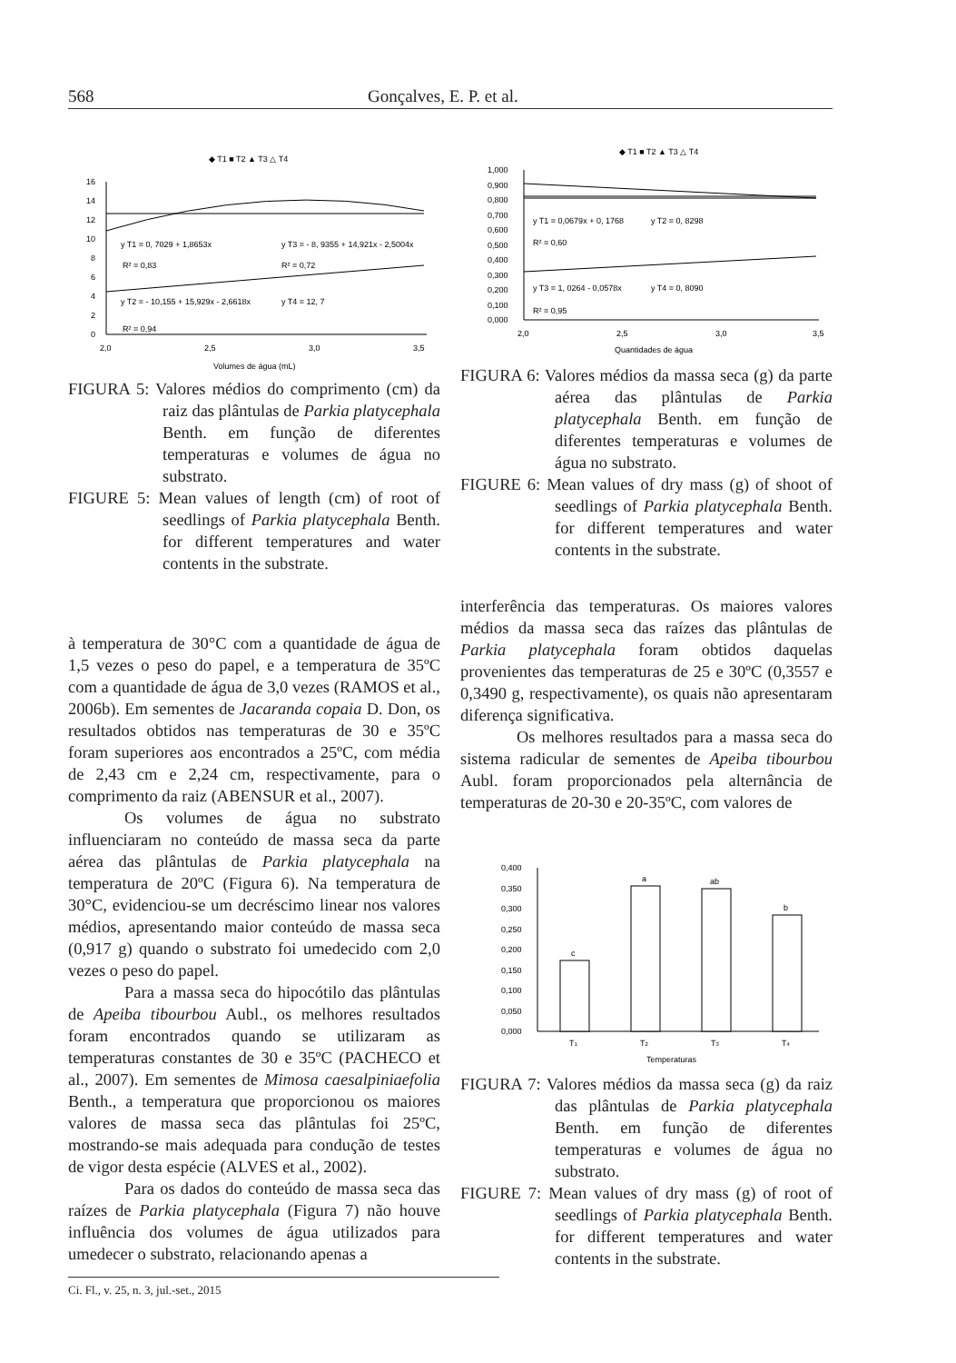568 Gonçalves, E. P. et al.
◆ T1 ■ T2 ▲ T3 △ T4
16
14
12
10
8
6
4
2
0
2,0
2,5
3,0
3,5
Volumes de água (mL)
y T1 = 0, 7029 + 1,8653x
y T3 = - 8, 9355 + 14,921x - 2,5004x
R² = 0,83
R² = 0,72
y T2 = - 10,155 + 15,929x - 2,6618x
y T4 = 12, 7
R² = 0,94
FIGURA 5: Valores médios do comprimento (cm) da raiz das plântulas de Parkia platycephala Benth. em função de diferentes temperaturas e volumes de água no substrato.
FIGURE 5: Mean values of length (cm) of root of seedlings of Parkia platycephala Benth. for different temperatures and water contents in the substrate.
à temperatura de 30°C com a quantidade de água de 1,5 vezes o peso do papel, e a temperatura de 35ºC com a quantidade de água de 3,0 vezes (RAMOS et al., 2006b). Em sementes de Jacaranda copaia D. Don, os resultados obtidos nas temperaturas de 30 e 35ºC foram superiores aos encontrados a 25ºC, com média de 2,43 cm e 2,24 cm, respectivamente, para o comprimento da raiz (ABENSUR et al., 2007).
Os volumes de água no substrato influenciaram no conteúdo de massa seca da parte aérea das plântulas de Parkia platycephala na temperatura de 20ºC (Figura 6). Na temperatura de 30°C, evidenciou-se um decréscimo linear nos valores médios, apresentando maior conteúdo de massa seca (0,917 g) quando o substrato foi umedecido com 2,0 vezes o peso do papel.
Para a massa seca do hipocótilo das plântulas de Apeiba tibourbou Aubl., os melhores resultados foram encontrados quando se utilizaram as temperaturas constantes de 30 e 35ºC (PACHECO et al., 2007). Em sementes de Mimosa caesalpiniaefolia Benth., a temperatura que proporcionou os maiores valores de massa seca das plântulas foi 25ºC, mostrando-se mais adequada para condução de testes de vigor desta espécie (ALVES et al., 2002).
Para os dados do conteúdo de massa seca das raízes de Parkia platycephala (Figura 7) não houve influência dos volumes de água utilizados para umedecer o substrato, relacionando apenas a
◆ T1 ■ T2 ▲ T3 △ T4
1,000
0,900
0,800
0,700
0,600
0,500
0,400
0,300
0,200
0,100
0,000
2,0
2,5
3,0
3,5
Quantidades de água
y T1 = 0,0679x + 0, 1768
y T2 = 0, 8298
R² = 0,60
y T3 = 1, 0264 - 0,0578x
y T4 = 0, 8090
R² = 0,95
FIGURA 6: Valores médios da massa seca (g) da parte aérea das plântulas de Parkia platycephala Benth. em função de diferentes temperaturas e volumes de água no substrato.
FIGURE 6: Mean values of dry mass (g) of shoot of seedlings of Parkia platycephala Benth. for different temperatures and water contents in the substrate.
interferência das temperaturas. Os maiores valores médios da massa seca das raízes das plântulas de Parkia platycephala foram obtidos daquelas provenientes das temperaturas de 25 e 30ºC (0,3557 e 0,3490 g, respectivamente), os quais não apresentaram diferença significativa.
Os melhores resultados para a massa seca do sistema radicular de sementes de Apeiba tibourbou Aubl. foram proporcionados pela alternância de temperaturas de 20-30 e 20-35ºC, com valores de
0,400
0,350
0,300
0,250
0,200
0,150
0,100
0,050
0,000
c
a
ab
b
T1
T2
T3
T4
Temperaturas
FIGURA 7: Valores médios da massa seca (g) da raiz das plântulas de Parkia platycephala Benth. em função de diferentes temperaturas e volumes de água no substrato.
FIGURE 7: Mean values of dry mass (g) of root of seedlings of Parkia platycephala Benth. for different temperatures and water contents in the substrate.
Ci. Fl., v. 25, n. 3, jul.-set., 2015